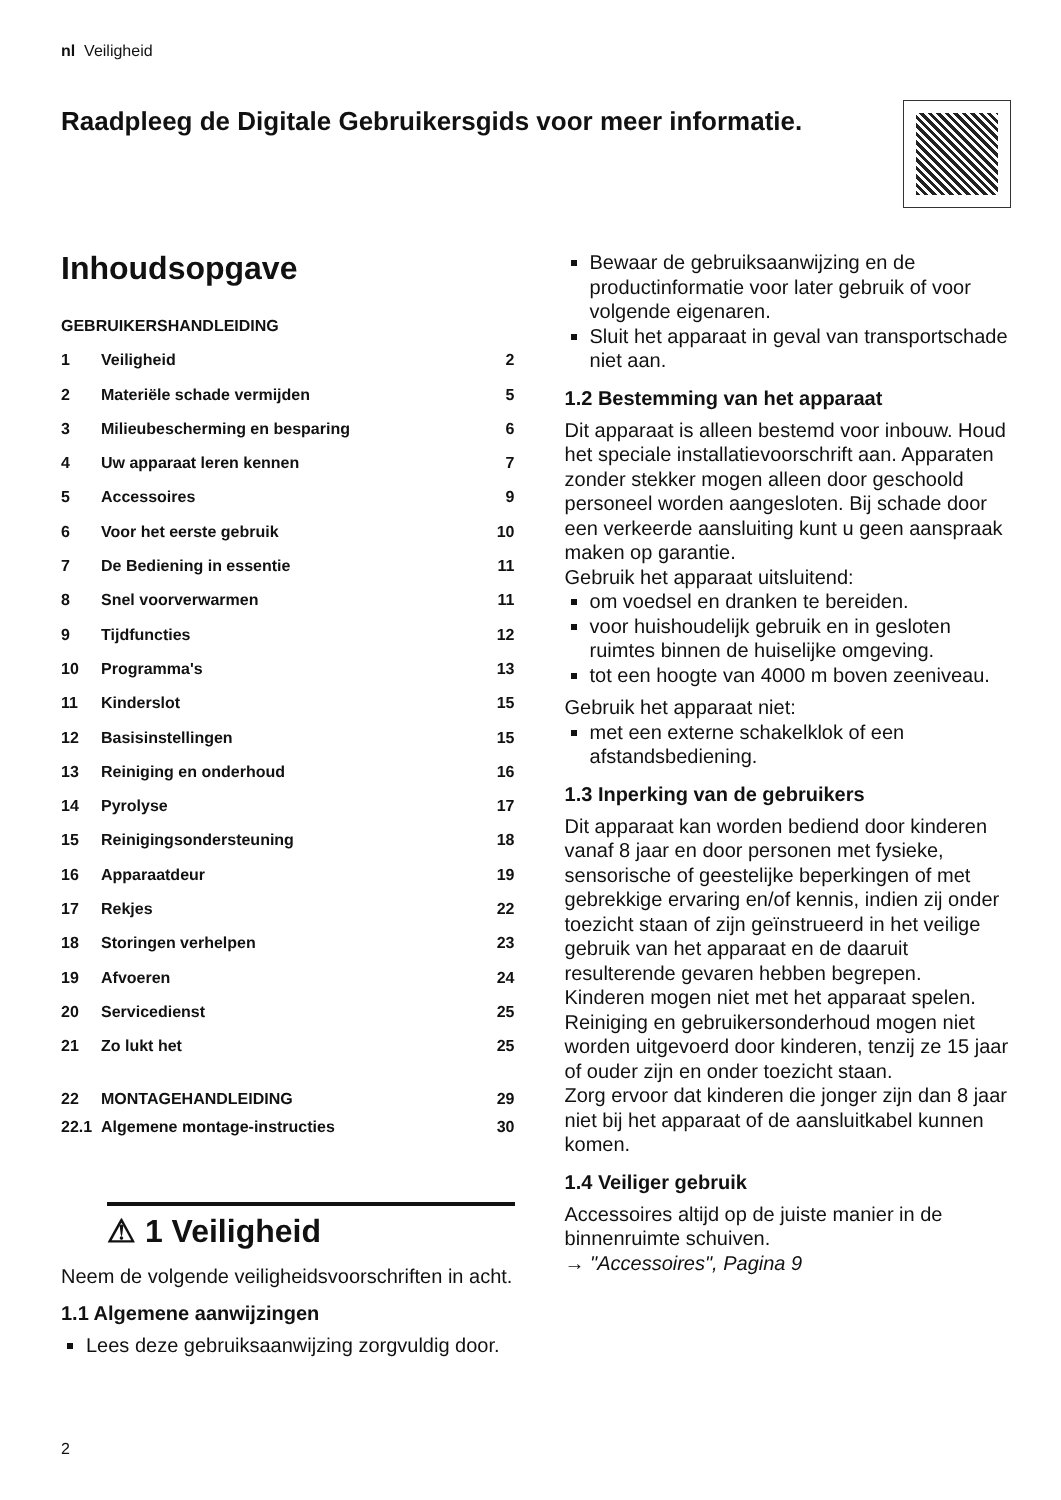nl Veiligheid
Raadpleeg de Digitale Gebruikersgids voor meer informatie.
Inhoudsopgave
GEBRUIKERSHANDLEIDING
1 Veiligheid 2
2 Materiële schade vermijden 5
3 Milieubescherming en besparing 6
4 Uw apparaat leren kennen 7
5 Accessoires 9
6 Voor het eerste gebruik 10
7 De Bediening in essentie 11
8 Snel voorverwarmen 11
9 Tijdfuncties 12
10 Programma's 13
11 Kinderslot 15
12 Basisinstellingen 15
13 Reiniging en onderhoud 16
14 Pyrolyse 17
15 Reinigingsondersteuning 18
16 Apparaatdeur 19
17 Rekjes 22
18 Storingen verhelpen 23
19 Afvoeren 24
20 Servicedienst 25
21 Zo lukt het 25
22 MONTAGEHANDLEIDING 29
22.1 Algemene montage-instructies 30
⚠ 1 Veiligheid
Neem de volgende veiligheidsvoorschriften in acht.
1.1 Algemene aanwijzingen
Lees deze gebruiksaanwijzing zorgvuldig door.
Bewaar de gebruiksaanwijzing en de productinformatie voor later gebruik of voor volgende eigenaren.
Sluit het apparaat in geval van transportschade niet aan.
1.2 Bestemming van het apparaat
Dit apparaat is alleen bestemd voor inbouw. Houd het speciale installatievoorschrift aan. Apparaten zonder stekker mogen alleen door geschoold personeel worden aangesloten. Bij schade door een verkeerde aansluiting kunt u geen aanspraak maken op garantie.
Gebruik het apparaat uitsluitend:
om voedsel en dranken te bereiden.
voor huishoudelijk gebruik en in gesloten ruimtes binnen de huiselijke omgeving.
tot een hoogte van 4000 m boven zeeniveau.
Gebruik het apparaat niet:
met een externe schakelklok of een afstandsbediening.
1.3 Inperking van de gebruikers
Dit apparaat kan worden bediend door kinderen vanaf 8 jaar en door personen met fysieke, sensorische of geestelijke beperkingen of met gebrekkige ervaring en/of kennis, indien zij onder toezicht staan of zijn geïnstrueerd in het veilige gebruik van het apparaat en de daaruit resulterende gevaren hebben begrepen.
Kinderen mogen niet met het apparaat spelen.
Reiniging en gebruikersonderhoud mogen niet worden uitgevoerd door kinderen, tenzij ze 15 jaar of ouder zijn en onder toezicht staan.
Zorg ervoor dat kinderen die jonger zijn dan 8 jaar niet bij het apparaat of de aansluitkabel kunnen komen.
1.4 Veiliger gebruik
Accessoires altijd op de juiste manier in de binnenruimte schuiven.
→ "Accessoires", Pagina 9
2